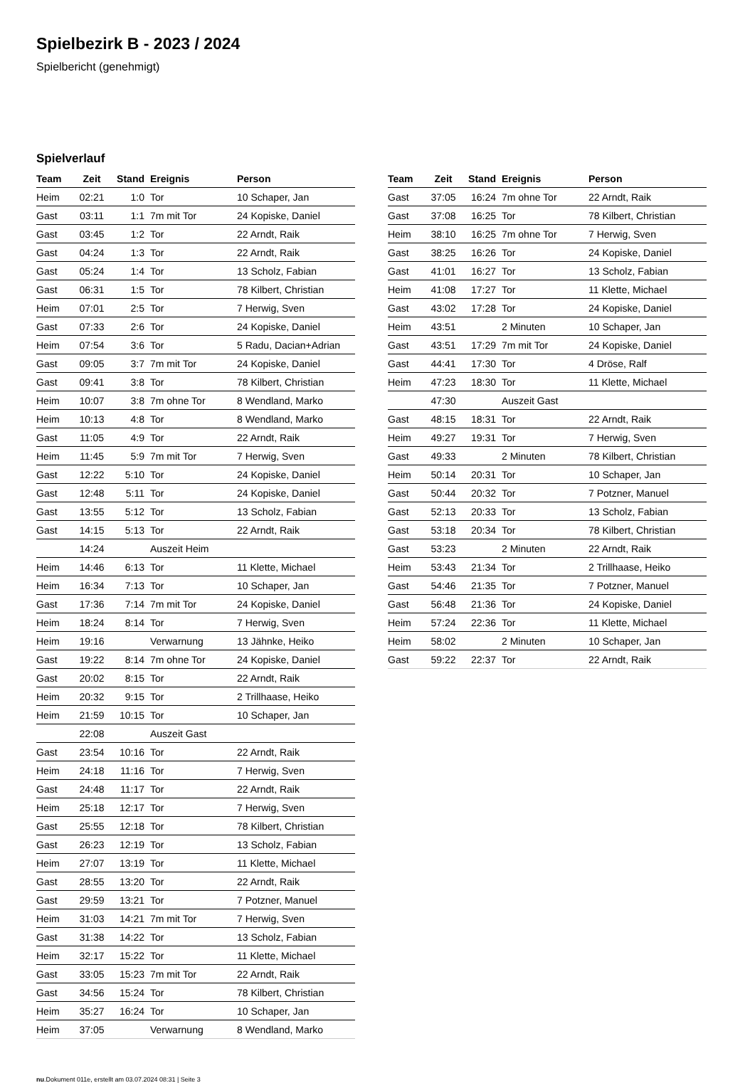Spielbezirk B - 2023 / 2024
Spielbericht (genehmigt)
Spielverlauf
| Team | Zeit | Stand | Ereignis | Person |
| --- | --- | --- | --- | --- |
| Heim | 02:21 | 1:0 | Tor | 10 Schaper, Jan |
| Gast | 03:11 | 1:1 | 7m mit Tor | 24 Kopiske, Daniel |
| Gast | 03:45 | 1:2 | Tor | 22 Arndt, Raik |
| Gast | 04:24 | 1:3 | Tor | 22 Arndt, Raik |
| Gast | 05:24 | 1:4 | Tor | 13 Scholz, Fabian |
| Gast | 06:31 | 1:5 | Tor | 78 Kilbert, Christian |
| Heim | 07:01 | 2:5 | Tor | 7 Herwig, Sven |
| Gast | 07:33 | 2:6 | Tor | 24 Kopiske, Daniel |
| Heim | 07:54 | 3:6 | Tor | 5 Radu, Dacian+Adrian |
| Gast | 09:05 | 3:7 | 7m mit Tor | 24 Kopiske, Daniel |
| Gast | 09:41 | 3:8 | Tor | 78 Kilbert, Christian |
| Heim | 10:07 | 3:8 | 7m ohne Tor | 8 Wendland, Marko |
| Heim | 10:13 | 4:8 | Tor | 8 Wendland, Marko |
| Gast | 11:05 | 4:9 | Tor | 22 Arndt, Raik |
| Heim | 11:45 | 5:9 | 7m mit Tor | 7 Herwig, Sven |
| Gast | 12:22 | 5:10 | Tor | 24 Kopiske, Daniel |
| Gast | 12:48 | 5:11 | Tor | 24 Kopiske, Daniel |
| Gast | 13:55 | 5:12 | Tor | 13 Scholz, Fabian |
| Gast | 14:15 | 5:13 | Tor | 22 Arndt, Raik |
| | 14:24 | | Auszeit Heim | |
| Heim | 14:46 | 6:13 | Tor | 11 Klette, Michael |
| Heim | 16:34 | 7:13 | Tor | 10 Schaper, Jan |
| Gast | 17:36 | 7:14 | 7m mit Tor | 24 Kopiske, Daniel |
| Heim | 18:24 | 8:14 | Tor | 7 Herwig, Sven |
| Heim | 19:16 | | Verwarnung | 13 Jähnke, Heiko |
| Gast | 19:22 | 8:14 | 7m ohne Tor | 24 Kopiske, Daniel |
| Gast | 20:02 | 8:15 | Tor | 22 Arndt, Raik |
| Heim | 20:32 | 9:15 | Tor | 2 Trillhaase, Heiko |
| Heim | 21:59 | 10:15 | Tor | 10 Schaper, Jan |
| | 22:08 | | Auszeit Gast | |
| Gast | 23:54 | 10:16 | Tor | 22 Arndt, Raik |
| Heim | 24:18 | 11:16 | Tor | 7 Herwig, Sven |
| Gast | 24:48 | 11:17 | Tor | 22 Arndt, Raik |
| Heim | 25:18 | 12:17 | Tor | 7 Herwig, Sven |
| Gast | 25:55 | 12:18 | Tor | 78 Kilbert, Christian |
| Gast | 26:23 | 12:19 | Tor | 13 Scholz, Fabian |
| Heim | 27:07 | 13:19 | Tor | 11 Klette, Michael |
| Gast | 28:55 | 13:20 | Tor | 22 Arndt, Raik |
| Gast | 29:59 | 13:21 | Tor | 7 Potzner, Manuel |
| Heim | 31:03 | 14:21 | 7m mit Tor | 7 Herwig, Sven |
| Gast | 31:38 | 14:22 | Tor | 13 Scholz, Fabian |
| Heim | 32:17 | 15:22 | Tor | 11 Klette, Michael |
| Gast | 33:05 | 15:23 | 7m mit Tor | 22 Arndt, Raik |
| Gast | 34:56 | 15:24 | Tor | 78 Kilbert, Christian |
| Heim | 35:27 | 16:24 | Tor | 10 Schaper, Jan |
| Heim | 37:05 | | Verwarnung | 8 Wendland, Marko |
| Team | Zeit | Stand | Ereignis | Person |
| --- | --- | --- | --- | --- |
| Gast | 37:05 | 16:24 | 7m ohne Tor | 22 Arndt, Raik |
| Gast | 37:08 | 16:25 | Tor | 78 Kilbert, Christian |
| Heim | 38:10 | 16:25 | 7m ohne Tor | 7 Herwig, Sven |
| Gast | 38:25 | 16:26 | Tor | 24 Kopiske, Daniel |
| Gast | 41:01 | 16:27 | Tor | 13 Scholz, Fabian |
| Heim | 41:08 | 17:27 | Tor | 11 Klette, Michael |
| Gast | 43:02 | 17:28 | Tor | 24 Kopiske, Daniel |
| Heim | 43:51 | | 2 Minuten | 10 Schaper, Jan |
| Gast | 43:51 | 17:29 | 7m mit Tor | 24 Kopiske, Daniel |
| Gast | 44:41 | 17:30 | Tor | 4 Dröse, Ralf |
| Heim | 47:23 | 18:30 | Tor | 11 Klette, Michael |
| | 47:30 | | Auszeit Gast | |
| Gast | 48:15 | 18:31 | Tor | 22 Arndt, Raik |
| Heim | 49:27 | 19:31 | Tor | 7 Herwig, Sven |
| Gast | 49:33 | | 2 Minuten | 78 Kilbert, Christian |
| Heim | 50:14 | 20:31 | Tor | 10 Schaper, Jan |
| Gast | 50:44 | 20:32 | Tor | 7 Potzner, Manuel |
| Gast | 52:13 | 20:33 | Tor | 13 Scholz, Fabian |
| Gast | 53:18 | 20:34 | Tor | 78 Kilbert, Christian |
| Gast | 53:23 | | 2 Minuten | 22 Arndt, Raik |
| Heim | 53:43 | 21:34 | Tor | 2 Trillhaase, Heiko |
| Gast | 54:46 | 21:35 | Tor | 7 Potzner, Manuel |
| Gast | 56:48 | 21:36 | Tor | 24 Kopiske, Daniel |
| Heim | 57:24 | 22:36 | Tor | 11 Klette, Michael |
| Heim | 58:02 | | 2 Minuten | 10 Schaper, Jan |
| Gast | 59:22 | 22:37 | Tor | 22 Arndt, Raik |
nu.Dokument 011e, erstellt am 03.07.2024 08:31 | Seite 3